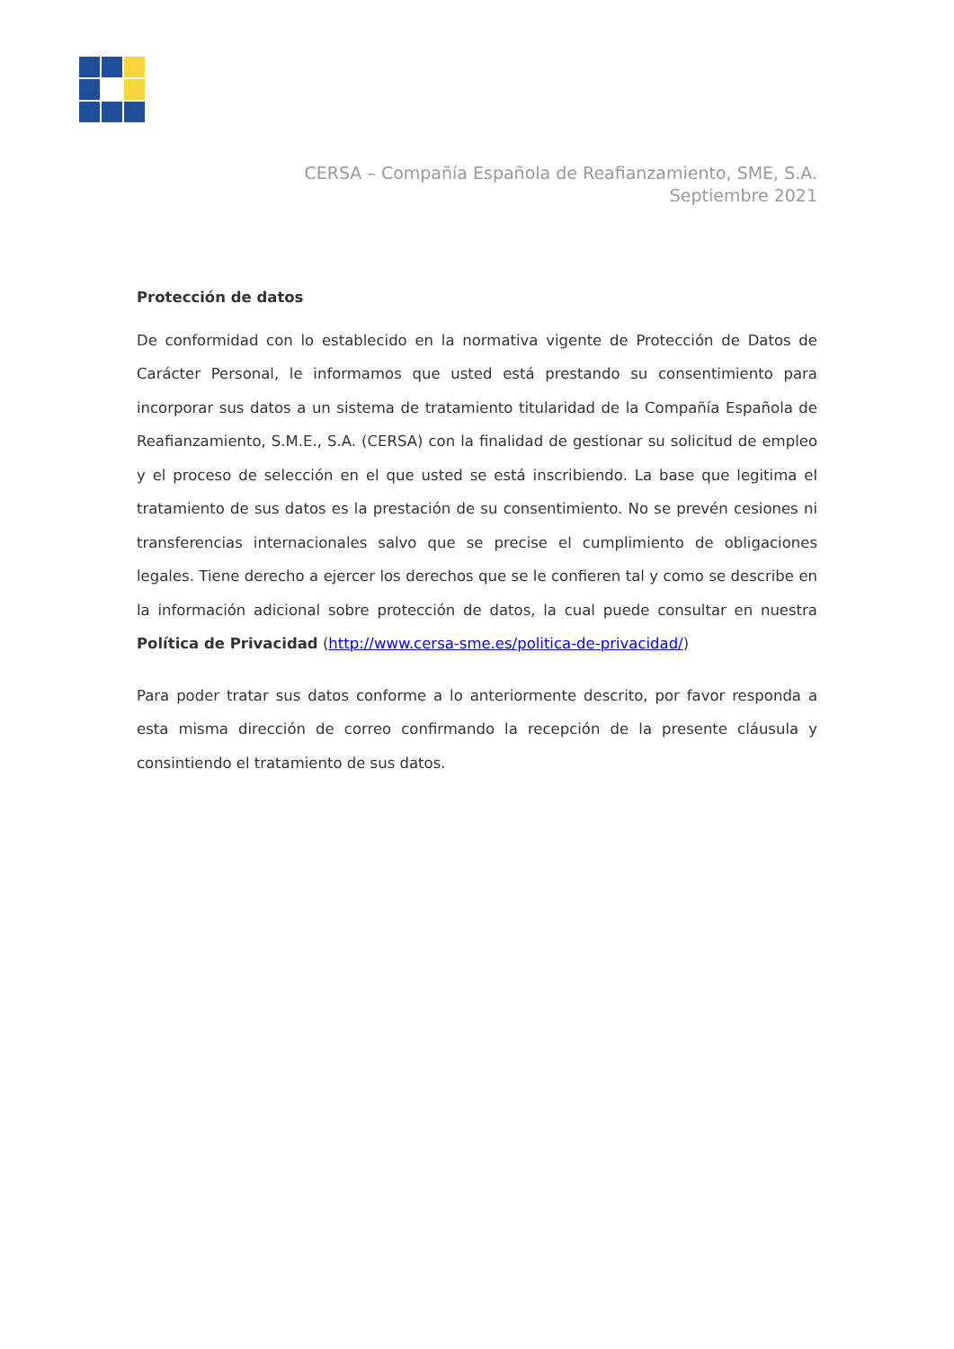CERSA – Compañía Española de Reafianzamiento, SME, S.A.
Septiembre 2021
Protección de datos
De conformidad con lo establecido en la normativa vigente de Protección de Datos de Carácter Personal, le informamos que usted está prestando su consentimiento para incorporar sus datos a un sistema de tratamiento titularidad de la Compañía Española de Reafianzamiento, S.M.E., S.A. (CERSA) con la finalidad de gestionar su solicitud de empleo y el proceso de selección en el que usted se está inscribiendo. La base que legitima el tratamiento de sus datos es la prestación de su consentimiento. No se prevén cesiones ni transferencias internacionales salvo que se precise el cumplimiento de obligaciones legales. Tiene derecho a ejercer los derechos que se le confieren tal y como se describe en la información adicional sobre protección de datos, la cual puede consultar en nuestra Política de Privacidad (http://www.cersa-sme.es/politica-de-privacidad/)
Para poder tratar sus datos conforme a lo anteriormente descrito, por favor responda a esta misma dirección de correo confirmando la recepción de la presente cláusula y consintiendo el tratamiento de sus datos.